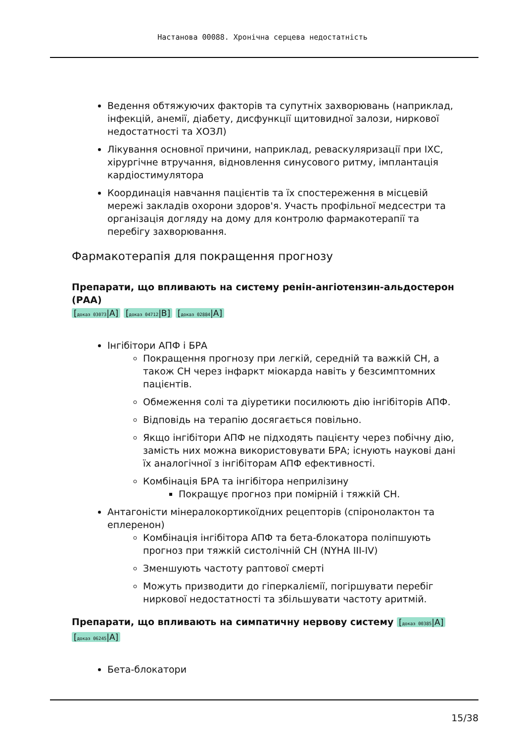Настанова 00088. Хронічна серцева недостатність
Ведення обтяжуючих факторів та супутніх захворювань (наприклад, інфекцій, анемії, діабету, дисфункції щитовидної залози, ниркової недостатності та ХОЗЛ)
Лікування основної причини, наприклад, реваскуляризації при ІХС, хірургічне втручання, відновлення синусового ритму, імплантація кардіостимулятора
Координація навчання пацієнтів та їх спостереження в місцевій мережі закладів охорони здоров'я. Участь профільної медсестри та організація догляду на дому для контролю фармакотерапії та перебігу захворювання.
Фармакотерапія для покращення прогнозу
Препарати, що впливають на систему ренін-ангіотензин-альдостерон (РАА)
[доказ 03073|A] [доказ 04712|B] [доказ 02884|A]
Інгібітори АПФ і БРА
Покращення прогнозу при легкій, середній та важкій СН, а також СН через інфаркт міокарда навіть у безсимптомних пацієнтів.
Обмеження солі та діуретики посилюють дію інгібіторів АПФ.
Відповідь на терапію досягається повільно.
Якщо інгібітори АПФ не підходять пацієнту через побічну дію, замість них можна використовувати БРА; існують наукові дані їх аналогічної з інгібіторам АПФ ефективності.
Комбінація БРА та інгібітора неприлізину
Покращує прогноз при помірній і тяжкій СН.
Антагоністи мінералокортикоїдних рецепторів (спіронолактон та еплеренон)
Комбінація інгібітора АПФ та бета-блокатора поліпшують прогноз при тяжкій систолічній СН (NYHA III-IV)
Зменшують частоту раптової смерті
Можуть призводити до гіперкаліємії, погіршувати перебіг ниркової недостатності та збільшувати частоту аритмій.
Препарати, що впливають на симпатичну нервову систему [доказ 00385|A] [доказ 06245|A]
Бета-блокатори
15/38